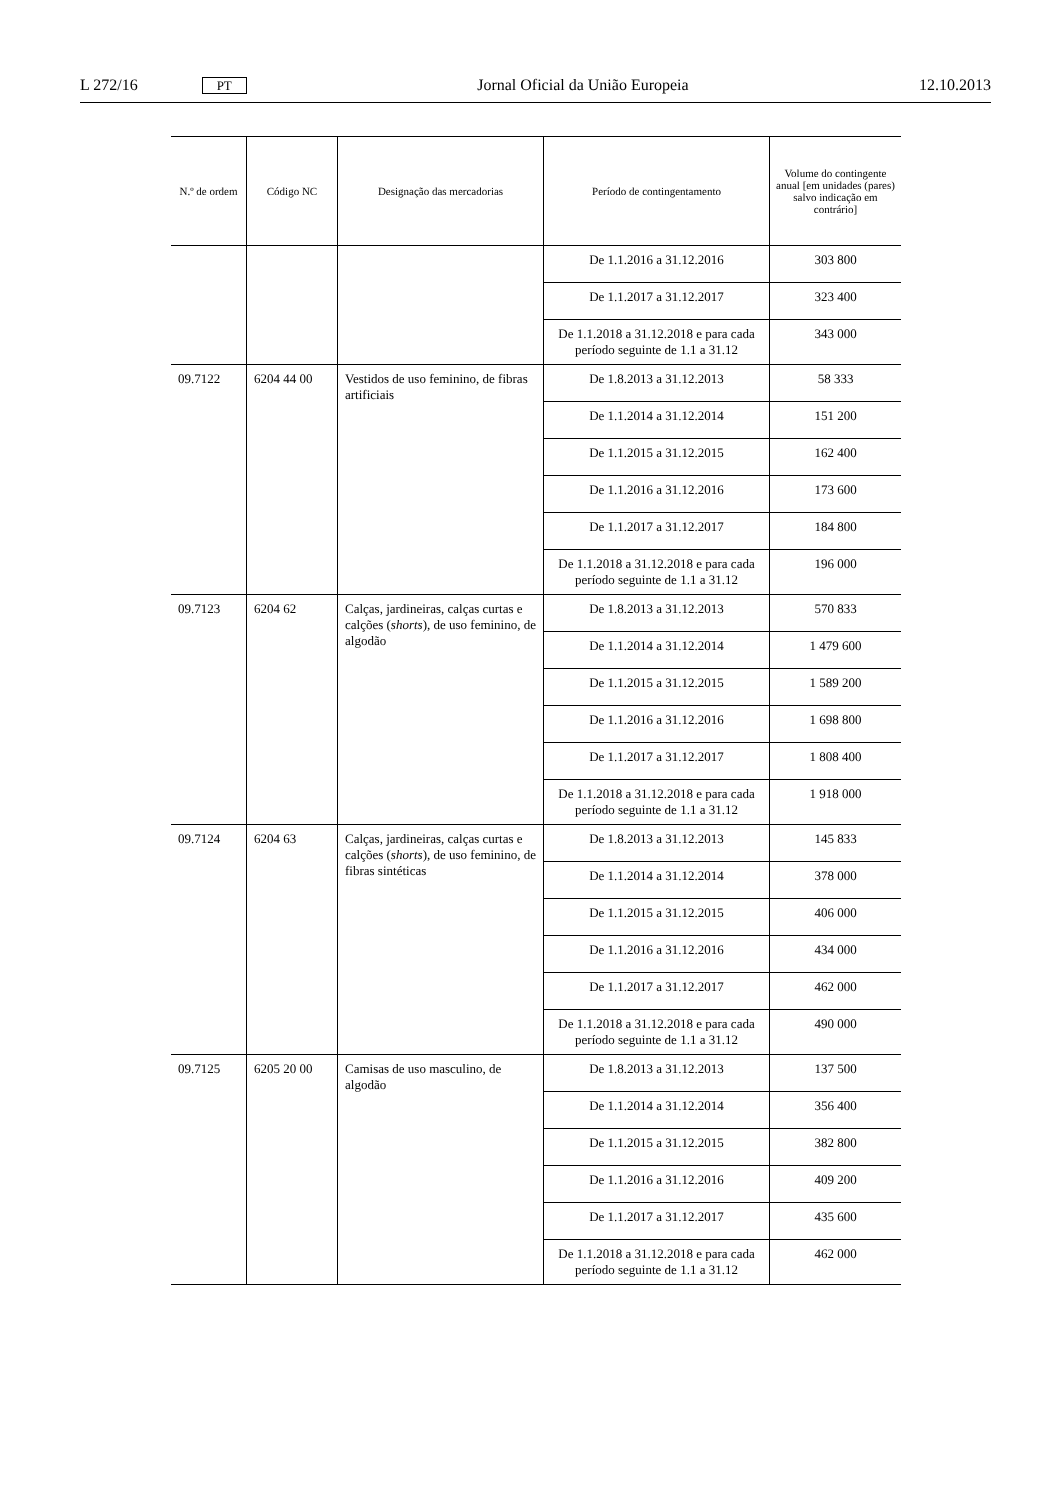L 272/16 PT Jornal Oficial da União Europeia 12.10.2013
| N.º de ordem | Código NC | Designação das mercadorias | Período de contingentamento | Volume do contingente anual [em unidades (pares) salvo indicação em contrário] |
| --- | --- | --- | --- | --- |
| | | | De 1.1.2016 a 31.12.2016 | 303 800 |
| | | | De 1.1.2017 a 31.12.2017 | 323 400 |
| | | | De 1.1.2018 a 31.12.2018 e para cada período seguinte de 1.1 a 31.12 | 343 000 |
| 09.7122 | 6204 44 00 | Vestidos de uso feminino, de fibras artificiais | De 1.8.2013 a 31.12.2013 | 58 333 |
| | | | De 1.1.2014 a 31.12.2014 | 151 200 |
| | | | De 1.1.2015 a 31.12.2015 | 162 400 |
| | | | De 1.1.2016 a 31.12.2016 | 173 600 |
| | | | De 1.1.2017 a 31.12.2017 | 184 800 |
| | | | De 1.1.2018 a 31.12.2018 e para cada período seguinte de 1.1 a 31.12 | 196 000 |
| 09.7123 | 6204 62 | Calças, jardineiras, calças curtas e calções ( shorts ), de uso feminino, de algodão | De 1.8.2013 a 31.12.2013 | 570 833 |
| | | | De 1.1.2014 a 31.12.2014 | 1 479 600 |
| | | | De 1.1.2015 a 31.12.2015 | 1 589 200 |
| | | | De 1.1.2016 a 31.12.2016 | 1 698 800 |
| | | | De 1.1.2017 a 31.12.2017 | 1 808 400 |
| | | | De 1.1.2018 a 31.12.2018 e para cada período seguinte de 1.1 a 31.12 | 1 918 000 |
| 09.7124 | 6204 63 | Calças, jardineiras, calças curtas e calções ( shorts ), de uso feminino, de fibras sintéticas | De 1.8.2013 a 31.12.2013 | 145 833 |
| | | | De 1.1.2014 a 31.12.2014 | 378 000 |
| | | | De 1.1.2015 a 31.12.2015 | 406 000 |
| | | | De 1.1.2016 a 31.12.2016 | 434 000 |
| | | | De 1.1.2017 a 31.12.2017 | 462 000 |
| | | | De 1.1.2018 a 31.12.2018 e para cada período seguinte de 1.1 a 31.12 | 490 000 |
| 09.7125 | 6205 20 00 | Camisas de uso masculino, de algodão | De 1.8.2013 a 31.12.2013 | 137 500 |
| | | | De 1.1.2014 a 31.12.2014 | 356 400 |
| | | | De 1.1.2015 a 31.12.2015 | 382 800 |
| | | | De 1.1.2016 a 31.12.2016 | 409 200 |
| | | | De 1.1.2017 a 31.12.2017 | 435 600 |
| | | | De 1.1.2018 a 31.12.2018 e para cada período seguinte de 1.1 a 31.12 | 462 000 |